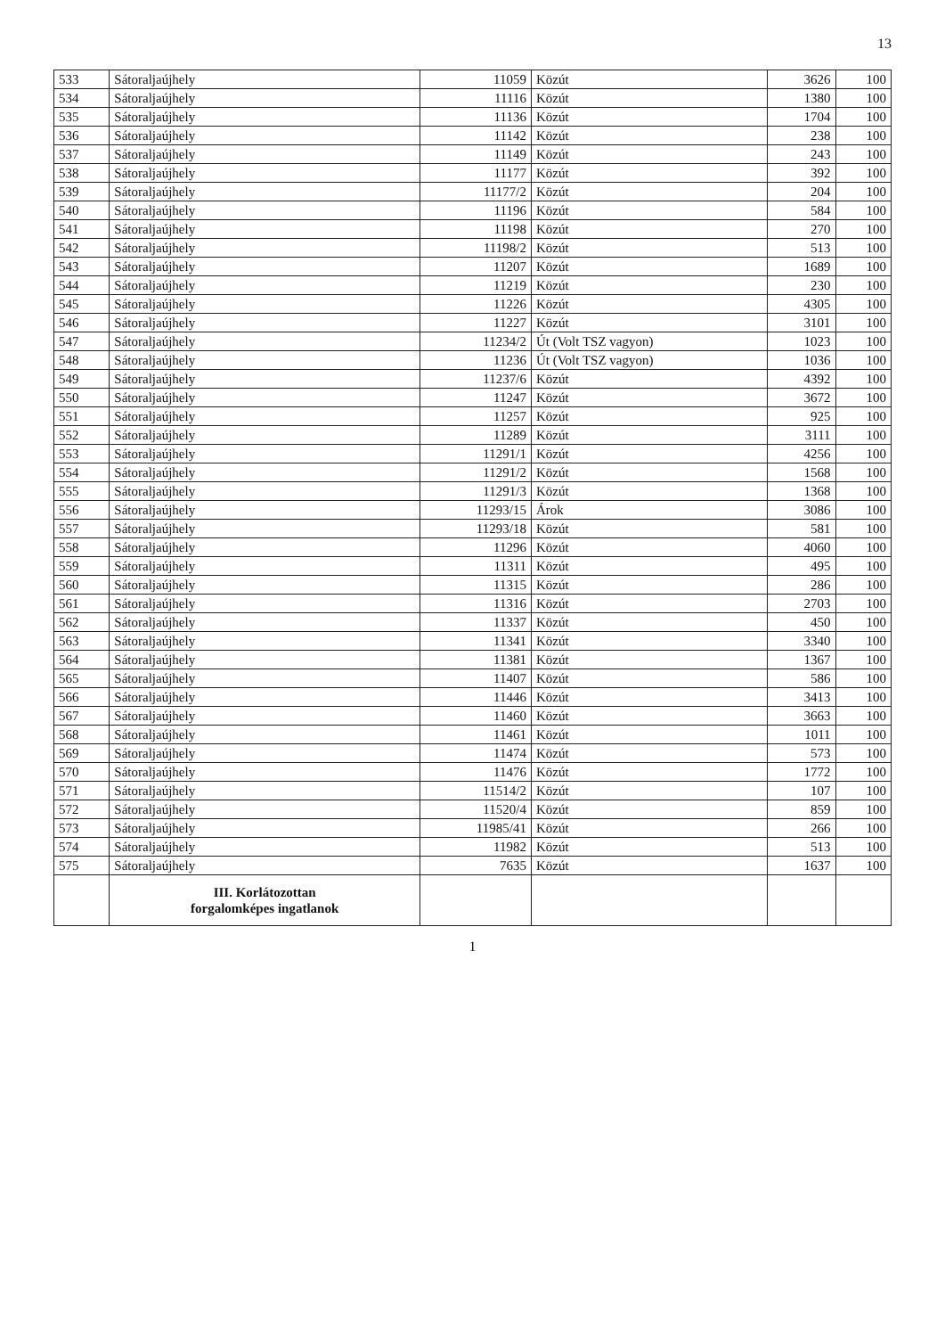13
| 533 | Sátoraljaújhely | 11059 | Közút | 3626 | 100 |
| 534 | Sátoraljaújhely | 11116 | Közút | 1380 | 100 |
| 535 | Sátoraljaújhely | 11136 | Közút | 1704 | 100 |
| 536 | Sátoraljaújhely | 11142 | Közút | 238 | 100 |
| 537 | Sátoraljaújhely | 11149 | Közút | 243 | 100 |
| 538 | Sátoraljaújhely | 11177 | Közút | 392 | 100 |
| 539 | Sátoraljaújhely | 11177/2 | Közút | 204 | 100 |
| 540 | Sátoraljaújhely | 11196 | Közút | 584 | 100 |
| 541 | Sátoraljaújhely | 11198 | Közút | 270 | 100 |
| 542 | Sátoraljaújhely | 11198/2 | Közút | 513 | 100 |
| 543 | Sátoraljaújhely | 11207 | Közút | 1689 | 100 |
| 544 | Sátoraljaújhely | 11219 | Közút | 230 | 100 |
| 545 | Sátoraljaújhely | 11226 | Közút | 4305 | 100 |
| 546 | Sátoraljaújhely | 11227 | Közút | 3101 | 100 |
| 547 | Sátoraljaújhely | 11234/2 | Út (Volt TSZ vagyon) | 1023 | 100 |
| 548 | Sátoraljaújhely | 11236 | Út (Volt TSZ vagyon) | 1036 | 100 |
| 549 | Sátoraljaújhely | 11237/6 | Közút | 4392 | 100 |
| 550 | Sátoraljaújhely | 11247 | Közút | 3672 | 100 |
| 551 | Sátoraljaújhely | 11257 | Közút | 925 | 100 |
| 552 | Sátoraljaújhely | 11289 | Közút | 3111 | 100 |
| 553 | Sátoraljaújhely | 11291/1 | Közút | 4256 | 100 |
| 554 | Sátoraljaújhely | 11291/2 | Közút | 1568 | 100 |
| 555 | Sátoraljaújhely | 11291/3 | Közút | 1368 | 100 |
| 556 | Sátoraljaújhely | 11293/15 | Árok | 3086 | 100 |
| 557 | Sátoraljaújhely | 11293/18 | Közút | 581 | 100 |
| 558 | Sátoraljaújhely | 11296 | Közút | 4060 | 100 |
| 559 | Sátoraljaújhely | 11311 | Közút | 495 | 100 |
| 560 | Sátoraljaújhely | 11315 | Közút | 286 | 100 |
| 561 | Sátoraljaújhely | 11316 | Közút | 2703 | 100 |
| 562 | Sátoraljaújhely | 11337 | Közút | 450 | 100 |
| 563 | Sátoraljaújhely | 11341 | Közút | 3340 | 100 |
| 564 | Sátoraljaújhely | 11381 | Közút | 1367 | 100 |
| 565 | Sátoraljaújhely | 11407 | Közút | 586 | 100 |
| 566 | Sátoraljaújhely | 11446 | Közút | 3413 | 100 |
| 567 | Sátoraljaújhely | 11460 | Közút | 3663 | 100 |
| 568 | Sátoraljaújhely | 11461 | Közút | 1011 | 100 |
| 569 | Sátoraljaújhely | 11474 | Közút | 573 | 100 |
| 570 | Sátoraljaújhely | 11476 | Közút | 1772 | 100 |
| 571 | Sátoraljaújhely | 11514/2 | Közút | 107 | 100 |
| 572 | Sátoraljaújhely | 11520/4 | Közút | 859 | 100 |
| 573 | Sátoraljaújhely | 11985/41 | Közút | 266 | 100 |
| 574 | Sátoraljaújhely | 11982 | Közút | 513 | 100 |
| 575 | Sátoraljaújhely | 7635 | Közút | 1637 | 100 |
| | III. Korlátozottan forgalomképes ingatlanok | | | | |
1